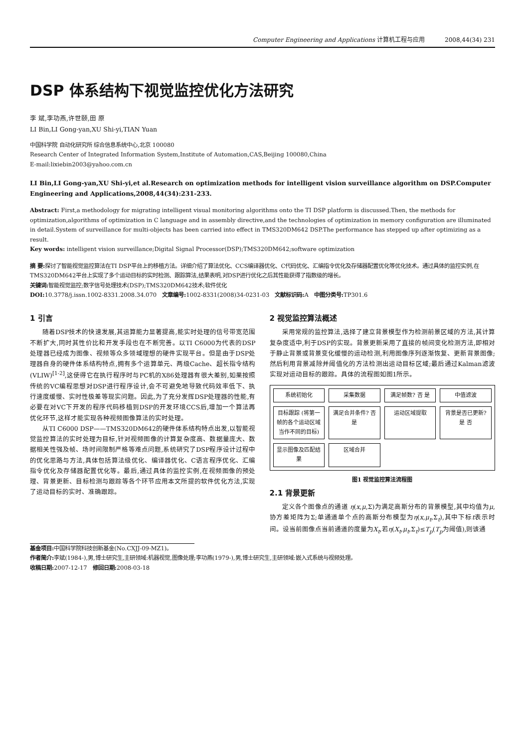Computer Engineering and Applications 计算机工程与应用 2008,44(34) 231
DSP 体系结构下视觉监控优化方法研究
李 斌,李功燕,许世颐,田 原
LI Bin,LI Gong-yan,XU Shi-yi,TIAN Yuan
中国科学院 自动化研究所 综合信息系统中心,北京 100080
Research Center of Integrated Information System,Institute of Automation,CAS,Beijing 100080,China
E-mail:lixiebin2003@yahoo.com.cn
LI Bin,LI Gong-yan,XU Shi-yi,et al.Research on optimization methods for intelligent vision surveillance algorithm on DSP.Computer Engineering and Applications,2008,44(34):231-233.
Abstract: First,a methodology for migrating intelligent visual monitoring algorithms onto the TI DSP platform is discussed.Then, the methods for optimization,algorithms of optimization in C language and in assembly directive,and the technologies of optimization in memory configuration are illuminated in detail.System of surveillance for multi-objects has been carried into effect in TMS320DM642 DSP.The performance has stepped up after optimizing as a result.
Key words: intelligent vision surveillance;Digital Signal Processor(DSP);TMS320DM642;software optimization
摘 要: 探讨了智能视觉监控算法在TI DSP平台上的移植方法。详细介绍了算法优化、CCS编译器优化、C代码优化、汇编指令优化及存储器配置优化等优化技术。通过具体的监控实例,在TMS320DM642平台上实现了多个运动目标的实时检测、跟踪算法,结果表明,对DSP进行优化之后其性能获得了指数级的增长。
关键词: 智能视觉监控;数字信号处理技术(DSP);TMS320DM642技术;软件优化
DOI: 10.3778/j.issn.1002-8331.2008.34.070 文章编号: 1002-8331(2008)34-0231-03 文献标识码: A 中图分类号: TP301.6
1 引言
随着DSP技术的快速发展,其运算能力显著提高,能实时处理的信号带宽范围不断扩大,同时其性价比和开发手段也在不断完善。以TI C6000为代表的DSP处理器已经成为图像、视频等众多领域理想的硬件实现平台。但是由于DSP处理器自身的硬件体系结构特点,拥有多个运算单元、两级Cache、超长指令结构(VLIW)<sup>[1-2]</sup>,这使得它在执行程序时与PC机的X86处理器有很大差别,如果按照传统的VC编程思想对DSP进行程序设计,会不可避免地导致代码效率低下、执行速度缓慢、实时性极差等现实问题。因此,为了充分发挥DSP处理器的性能,有必要在对VC下开发的程序代码移植到DSP的开发环境CCS后,增加一个算法再优化环节,这样才能实现各种视频图像算法的实时处理。
从TI C6000 DSP——TMS320DM642的硬件体系结构特点出发,以智能视觉监控算法的实时处理为目标,针对视频图像的计算复杂度高、数据量庞大、数据相关性强及帧、场时间限制严格等难点问题,系统研究了DSP程序设计过程中的优化思路与方法,具体包括算法级优化、编译器优化、C语言程序优化、汇编指令优化及存储器配置优化等。最后,通过具体的监控实例,在视频图像的预处理、背景更新、目标检测与跟踪等各个环节应用本文所提的软件优化方法,实现了运动目标的实时、准确跟踪。
2 视觉监控算法概述
采用常规的监控算法,选择了建立背景模型作为检测前景区域的方法,其计算复杂度适中,利于DSP的实现。背景更新采用了直接的帧间变化检测方法,即相对于静止背景或背景变化缓慢的运动检测,利用图像序列逐渐恢复、更新背景图像;然后利用背景减除并阈值化的方法检测出运动目标区域;最后通过Kalman滤波实现对运动目标的跟踪。具体的流程图如图1所示。
系统初始化
采集数据
满足帧数? 否 是
中值滤波
目标跟踪 (将第一帧的各个运动区域当作不同的目标)
满足合并条件? 否 是
运动区域提取
背景是否已更新? 是 否
显示图像及匹配结果
区域合并
图1 视觉监控算法流程图
2.1 背景更新
定义各个图像点的通道 η(x,μ,Σ)为满足高斯分布的背景模型,其中均值为μ,协方差矩阵为Σ;单通道单个点的高斯分布模型为η(x,μ<sub>t</sub>,Σ<sub>t</sub>),其中下标t表示时间。设当前图像点当前通道的度量为X<sub>t</sub>,若η(X<sub>t</sub>,μ<sub>t</sub>,Σ<sub>t</sub>)≤T<sub>p</sub>(T<sub>p</sub>为阈值),则该通
基金项目: 中国科学院科技创新基金(No.CXJJ-09-MZ1)。
作者简介: 李斌(1984-),男,博士研究生,主研领域:机器视觉,图像处理;李功燕(1979-),男,博士研究生,主研领域:嵌入式系统与视频处理。
收稿日期: 2007-12-17 修回日期: 2008-03-18